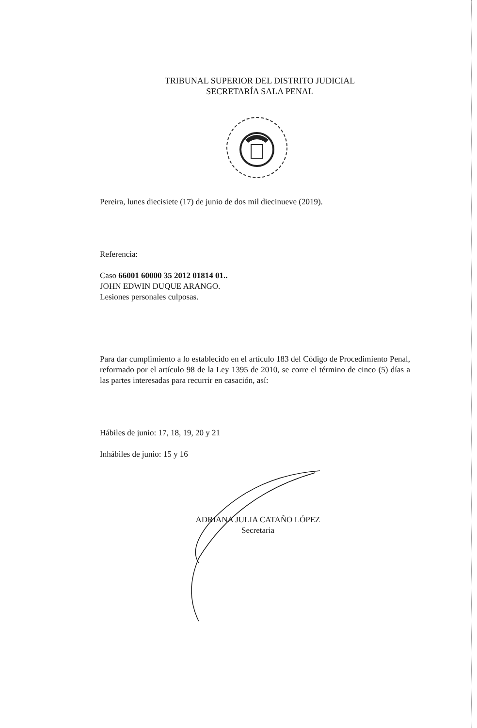TRIBUNAL SUPERIOR DEL DISTRITO JUDICIAL
SECRETARÍA SALA PENAL
Pereira, lunes diecisiete (17) de junio de dos mil diecinueve (2019).
Referencia:
Caso 66001 60000 35 2012 01814 01..
JOHN EDWIN DUQUE ARANGO.
Lesiones personales culposas.
Para dar cumplimiento a lo establecido en el artículo 183 del Código de Procedimiento Penal, reformado por el artículo 98 de la Ley 1395 de 2010, se corre el término de cinco (5) días a las partes interesadas para recurrir en casación, así:
Hábiles de junio: 17, 18, 19, 20 y 21
Inhábiles de junio: 15 y 16
ADRIANA JULIA CATAÑO LÓPEZ
Secretaria